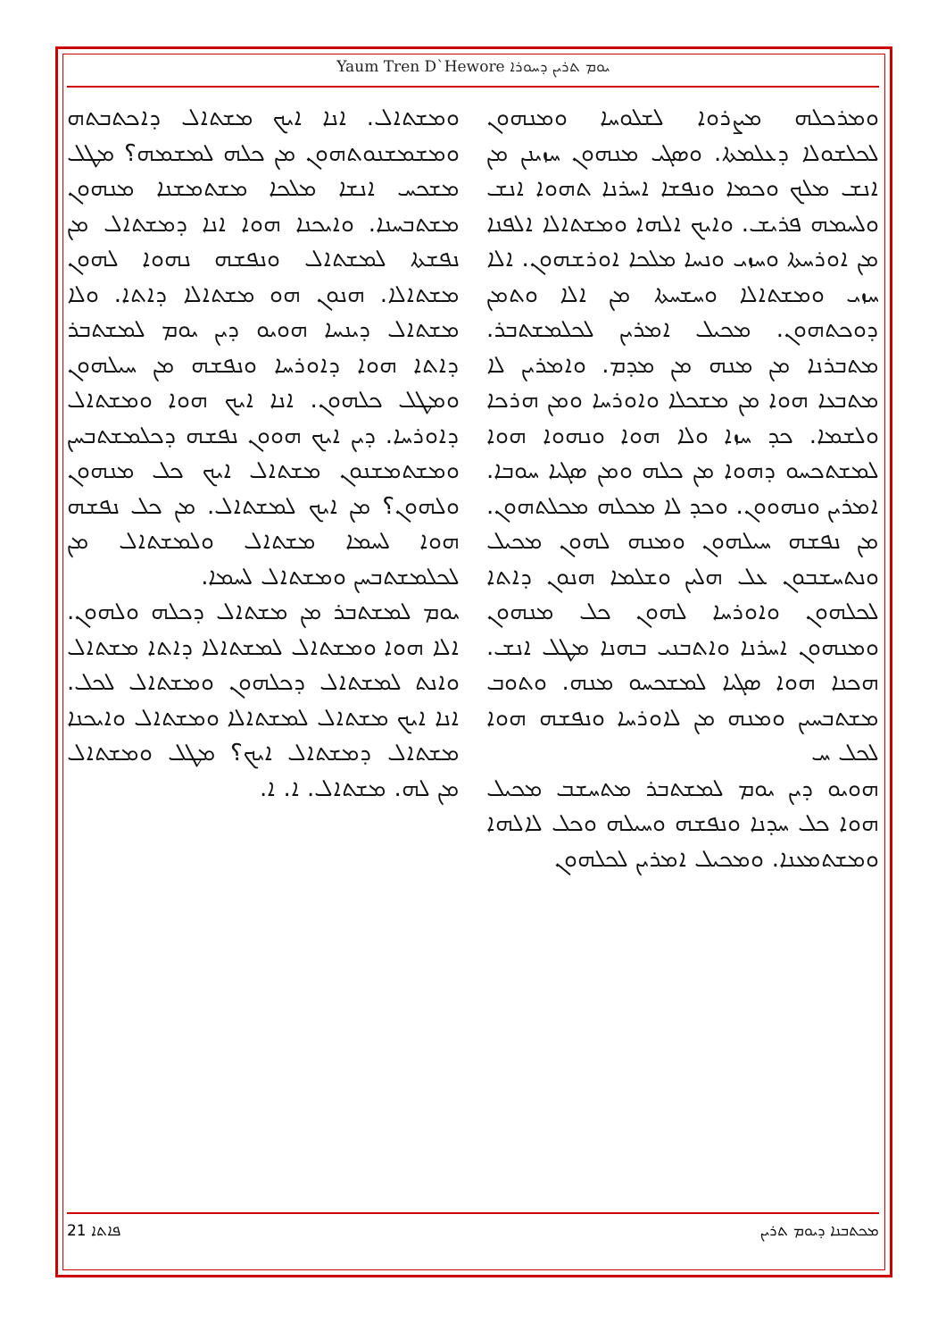Yaum Tren D`Hewore ܝܘܡ ܬܪܝܢ ܕܚܘܪܐ
ܘܡܪܟܠܗ ܡܨܪܘܐ ܠܫܠܘܚܐ ܘܡܢܗܘܢ ܠܟܠܫܘܠܐ ܕܥܠܡܬܐ. ܘܣܓܝ ܡܢܗܘܢ ܚܙܝܢܢ ܡܢ ܐܢܫ ܡܠܟ ܘܟܡܐ ܘܢܦܫܐ ܐܚܪܢܐ ܬܗܘܐ ܐܢܫ ܘܠܚܡܗ ܦܪܝܫ. ܘܐܝܟ ܐܠܗܐ ܘܡܫܬܐܠܐ ܐܠܦܢܐ ܡܢ ܐܘܪܚܬܐ ܘܚܙܝ ܘܢܚܐ ܡܠܟܐ ܐܘܪܫܗܘܢ. ܐܠܐ ܚܙܝ ܘܡܫܬܐܠܐ ܘܚܫܚܬܐ ܡܢ ܐܠܐ ܘܬܡܢ ܕܘܟܬܗܘܢ. ܡܟܝܠ ܐܡܪܝܢ ܠܟܠܡܫܬܒܪ. ܡܬܒܪܢܐ ܡܢ ܡܢܗ ܡܢ ܡܕܡ. ܘܐܡܪܝܢ ܠܐ ܡܬܒܥܐ ܗܘܐ ܡܢ ܡܫܟܠܐ ܘܐܘܪܚܐ ܘܡܢ ܗܪܟܐ ܘܠܫܡܐ. ܟܕ ܚܙܐ ܘܠܐ ܗܘܐ ܘܢܗܘܐ ܗܘܐ ܠܡܫܬܟܚܘ ܕܗܘܐ ܡܢ ܟܠܗ ܘܡܢ ܣܓܝܐ ܚܘܒܐ. ܐܡܪܝܢ ܘܢܗܘܘܢ. ܘܟܕ ܠܐ ܡܟܠܗ ܡܟܠܬܗܘܢ. ܡܢ ܢܦܫܗ ܚܝܠܗܘܢ ܘܡܢܗ ܠܗܘܢ ܡܟܝܠ ܘܢܬܚܫܒܘܢ ܥܠ ܗܠܝܢ ܘܫܠܡܐ ܗܢܘܢ ܕܐܬܐ ܠܟܠܗܘܢ ܘܐܘܪܚܐ ܠܗܘܢ ܟܠ ܡܢܗܘܢ ܘܡܢܗܘܢ ܐܚܪܢܐ ܘܐܬܒܢܝ ܒܗܢܐ ܡܛܠ ܐܢܫ. ܗܟܢܐ ܗܘܐ ܣܓܝܐ ܠܡܫܟܚܘ ܡܢܗ. ܘܬܘܒ ܡܫܬܒܚܝܢ ܘܡܢܗ ܡܢ ܠܐܘܪܚܐ ܘܢܦܫܗ ܗܘܐ ܠܟܠ ܚ
ܗܘܝܘ ܕܝܢ ܝܘܡ ܠܡܫܬܒܪ ܡܬܚܫܒ ܡܟܝܠ ܗܘܐ ܟܠ ܚܕܢܐ ܘܢܦܫܗ ܘܚܝܠܗ ܘܟܠ ܠܐܠܗܐ ܘܡܫܬܡܥܢܐ. ܘܡܟܝܠ ܐܡܪܝܢ ܠܟܠܗܘܢ
ܘܡܫܬܐܠ. ܐܢܐ ܐܝܟ ܡܫܬܐܠ ܕܐܟܬܒܬܗ ܘܡܫܡܫܢܘܬܗܘܢ ܡܢ ܟܠܗ ܠܡܫܡܗ؟ ܡܛܠ ܡܫܟܚ ܐܢܫܐ ܡܠܟܐ ܡܫܬܡܫܢܐ ܡܢܗܘܢ ܡܫܬܒܚܢܐ. ܘܐܝܟܢܐ ܗܘܐ ܐܢܐ ܕܡܫܬܐܠ ܡܢ ܢܦܫܬܐ ܠܡܫܬܐܠ ܘܢܦܫܗ ܢܗܘܐ ܠܗܘܢ ܡܫܬܐܠܐ. ܗܢܘܢ ܗܘ ܡܫܬܐܠܐ ܕܐܬܐ. ܘܠܐ ܡܫܬܐܠ ܕܝܢܚܐ ܗܘܝܘ ܕܝܢ ܝܘܡ ܠܡܫܬܒܪ ܕܐܬܐ ܗܘܐ ܕܐܘܪܚܐ ܘܢܦܫܗ ܡܢ ܚܝܠܗܘܢ ܘܡܛܠ ܟܠܗܘܢ. ܐܢܐ ܐܝܟ ܗܘܐ ܘܡܫܬܐܠ ܕܐܘܪܚܐ. ܕܝܢ ܐܝܟ ܗܘܘܢ ܢܦܫܗ ܕܟܠܡܫܬܒܚܢ ܘܡܫܬܡܫܢܘܢ ܡܫܬܐܠ ܐܝܟ ܟܠ ܡܢܗܘܢ ܘܠܗܘܢ؟ ܡܢ ܐܝܟ ܠܡܫܬܐܠ. ܡܢ ܟܠ ܢܦܫܗ ܗܘܐ ܠܚܡܐ ܡܫܬܐܠ ܘܠܡܫܬܐܠ ܡܢ ܠܟܠܡܫܬܒܚܢ ܘܡܫܬܐܠ ܠܚܡܐ.
ܝܘܡ ܠܡܫܬܒܪ ܡܢ ܡܫܬܐܠ ܕܟܠܗ ܘܠܗܘܢ. ܐܠܐ ܗܘܐ ܘܡܫܬܐܠ ܠܡܫܬܐܠܐ ܕܐܬܐ ܡܫܬܐܠ ܘܐܢܬ ܠܡܫܬܐܠ ܕܟܠܗܘܢ ܘܡܫܬܐܠ ܠܟܠ. ܐܢܐ ܐܝܟ ܡܫܬܐܠ ܠܡܫܬܐܠܐ ܘܡܫܬܐܠ ܘܐܝܟܢܐ ܡܫܬܐܠ ܕܡܫܬܐܠ ܐܝܟ؟ ܡܛܠ ܘܡܫܬܐܠ ܡܢ ܠܗ. ܡܫܬܐܠ. ܐ. ܐ.
21 ܦܐܬܐ ܡܟܬܒܢܐ ܕܝܘܡ ܬܪܝܢ